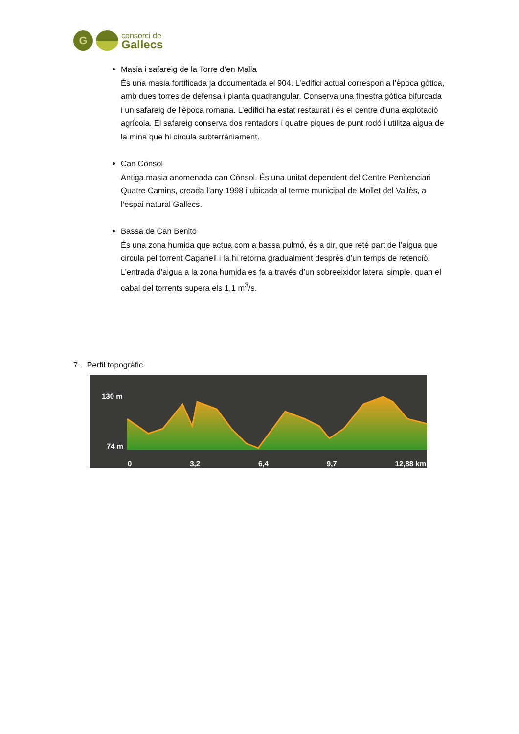G
consorci de
Gallecs
Masia i safareig de la Torre d’en Malla
És una masia fortificada ja documentada el 904. L’edifici actual correspon a l’època gòtica, amb dues torres de defensa i planta quadrangular. Conserva una finestra gòtica bifurcada i un safareig de l’època romana. L’edifici ha estat restaurat i és el centre d’una explotació agrícola. El safareig conserva dos rentadors i quatre piques de punt rodó i utilitza aigua de la mina que hi circula subterràniament.
Can Cònsol
Antiga masia anomenada can Cònsol. És una unitat dependent del Centre Penitenciari Quatre Camins, creada l’any 1998 i ubicada al terme municipal de Mollet del Vallès, a l’espai natural Gallecs.
Bassa de Can Benito
És una zona humida que actua com a bassa pulmó, és a dir, que reté part de l’aigua que circula pel torrent Caganell i la hi retorna gradualment desprès d’un temps de retenció. L’entrada d’aigua a la zona humida es fa a través d’un sobreeixidor lateral simple, quan el cabal del torrents supera els 1,1 m<sup>3</sup>/s.
7. Perfil topogràfic
130 m
74 m
0 3,2 6,4 9,7 12,88 km